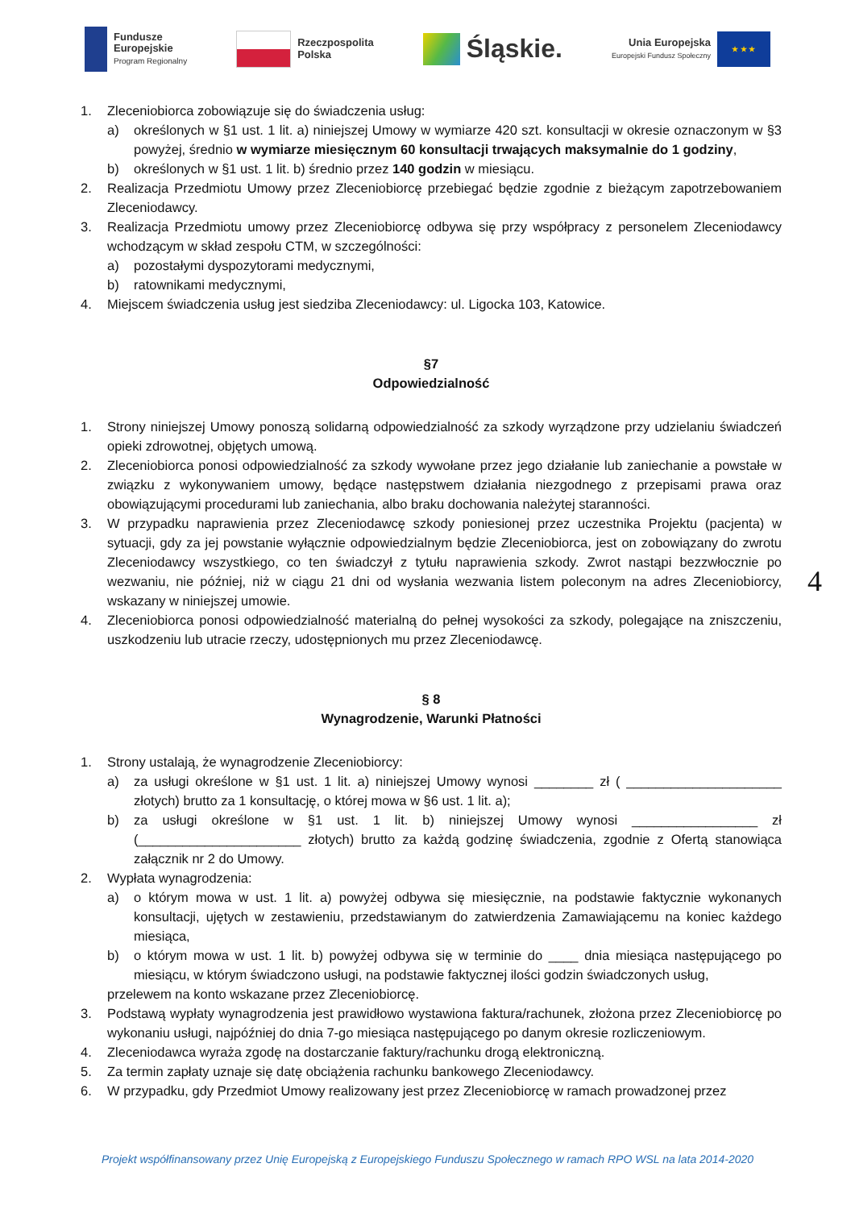Fundusze
Europejskie
Program Regionalny
Rzeczpospolita
Polska
Śląskie.
Unia Europejska
Europejski Fundusz Społeczny
★ ★ ★
1. Zleceniobiorca zobowiązuje się do świadczenia usług:
a) określonych w §1 ust. 1 lit. a) niniejszej Umowy w wymiarze 420 szt. konsultacji w okresie oznaczonym w §3 powyżej, średnio w wymiarze miesięcznym 60 konsultacji trwających maksymalnie do 1 godziny,
b) określonych w §1 ust. 1 lit. b) średnio przez 140 godzin w miesiącu.
2. Realizacja Przedmiotu Umowy przez Zleceniobiorcę przebiegać będzie zgodnie z bieżącym zapotrzebowaniem Zleceniodawcy.
3. Realizacja Przedmiotu umowy przez Zleceniobiorcę odbywa się przy współpracy z personelem Zleceniodawcy wchodzącym w skład zespołu CTM, w szczególności:
a) pozostałymi dyspozytorami medycznymi,
b) ratownikami medycznymi,
4. Miejscem świadczenia usług jest siedziba Zleceniodawcy: ul. Ligocka 103, Katowice.
§7
Odpowiedzialność
1. Strony niniejszej Umowy ponoszą solidarną odpowiedzialność za szkody wyrządzone przy udzielaniu świadczeń opieki zdrowotnej, objętych umową.
2. Zleceniobiorca ponosi odpowiedzialność za szkody wywołane przez jego działanie lub zaniechanie a powstałe w związku z wykonywaniem umowy, będące następstwem działania niezgodnego z przepisami prawa oraz obowiązującymi procedurami lub zaniechania, albo braku dochowania należytej staranności.
3. W przypadku naprawienia przez Zleceniodawcę szkody poniesionej przez uczestnika Projektu (pacjenta) w sytuacji, gdy za jej powstanie wyłącznie odpowiedzialnym będzie Zleceniobiorca, jest on zobowiązany do zwrotu Zleceniodawcy wszystkiego, co ten świadczył z tytułu naprawienia szkody. Zwrot nastąpi bezzwłocznie po wezwaniu, nie później, niż w ciągu 21 dni od wysłania wezwania listem poleconym na adres Zleceniobiorcy, wskazany w niniejszej umowie.
4. Zleceniobiorca ponosi odpowiedzialność materialną do pełnej wysokości za szkody, polegające na zniszczeniu, uszkodzeniu lub utracie rzeczy, udostępnionych mu przez Zleceniodawcę.
§ 8
Wynagrodzenie, Warunki Płatności
1. Strony ustalają, że wynagrodzenie Zleceniobiorcy:
a) za usługi określone w §1 ust. 1 lit. a) niniejszej Umowy wynosi ________ zł ( _____________________ złotych) brutto za 1 konsultację, o której mowa w §6 ust. 1 lit. a);
b) za usługi określone w §1 ust. 1 lit. b) niniejszej Umowy wynosi _________________ zł (______________________ złotych) brutto za każdą godzinę świadczenia, zgodnie z Ofertą stanowiąca załącznik nr 2 do Umowy.
2. Wypłata wynagrodzenia:
a) o którym mowa w ust. 1 lit. a) powyżej odbywa się miesięcznie, na podstawie faktycznie wykonanych konsultacji, ujętych w zestawieniu, przedstawianym do zatwierdzenia Zamawiającemu na koniec każdego miesiąca,
b) o którym mowa w ust. 1 lit. b) powyżej odbywa się w terminie do ____ dnia miesiąca następującego po miesiącu, w którym świadczono usługi, na podstawie faktycznej ilości godzin świadczonych usług,
przelewem na konto wskazane przez Zleceniobiorcę.
3. Podstawą wypłaty wynagrodzenia jest prawidłowo wystawiona faktura/rachunek, złożona przez Zleceniobiorcę po wykonaniu usługi, najpóźniej do dnia 7-go miesiąca następującego po danym okresie rozliczeniowym.
4. Zleceniodawca wyraża zgodę na dostarczanie faktury/rachunku drogą elektroniczną.
5. Za termin zapłaty uznaje się datę obciążenia rachunku bankowego Zleceniodawcy.
6. W przypadku, gdy Przedmiot Umowy realizowany jest przez Zleceniobiorcę w ramach prowadzonej przez
4
Projekt współfinansowany przez Unię Europejską z Europejskiego Funduszu Społecznego w ramach RPO WSL na lata 2014-2020